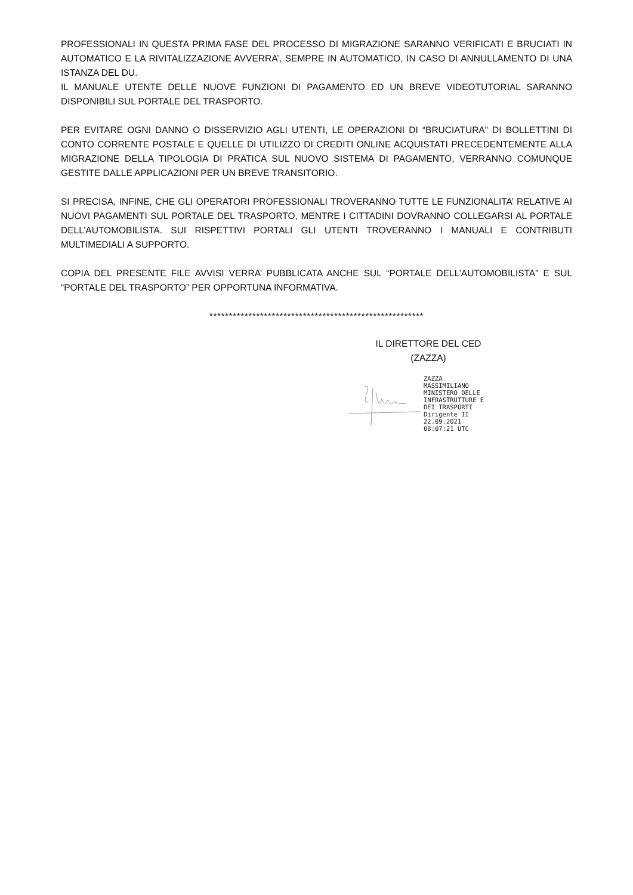PROFESSIONALI IN QUESTA PRIMA FASE DEL PROCESSO DI MIGRAZIONE SARANNO VERIFICATI E BRUCIATI IN AUTOMATICO E LA RIVITALIZZAZIONE AVVERRA’, SEMPRE IN AUTOMATICO, IN CASO DI ANNULLAMENTO DI UNA ISTANZA DEL DU.
IL MANUALE UTENTE DELLE NUOVE FUNZIONI DI PAGAMENTO ED UN BREVE VIDEOTUTORIAL SARANNO DISPONIBILI SUL PORTALE DEL TRASPORTO.
PER EVITARE OGNI DANNO O DISSERVIZIO AGLI UTENTI, LE OPERAZIONI DI “BRUCIATURA” DI BOLLETTINI DI CONTO CORRENTE POSTALE E QUELLE DI UTILIZZO DI CREDITI ONLINE ACQUISTATI PRECEDENTEMENTE ALLA MIGRAZIONE DELLA TIPOLOGIA DI PRATICA SUL NUOVO SISTEMA DI PAGAMENTO, VERRANNO COMUNQUE GESTITE DALLE APPLICAZIONI PER UN BREVE TRANSITORIO.
SI PRECISA, INFINE, CHE GLI OPERATORI PROFESSIONALI TROVERANNO TUTTE LE FUNZIONALITA’ RELATIVE AI NUOVI PAGAMENTI SUL PORTALE DEL TRASPORTO, MENTRE I CITTADINI DOVRANNO COLLEGARSI AL PORTALE DELL’AUTOMOBILISTA. SUI RISPETTIVI PORTALI GLI UTENTI TROVERANNO I MANUALI E CONTRIBUTI MULTIMEDIALI A SUPPORTO.
COPIA DEL PRESENTE FILE AVVISI VERRA’ PUBBLICATA ANCHE SUL “PORTALE DELL’AUTOMOBILISTA” E SUL “PORTALE DEL TRASPORTO” PER OPPORTUNA INFORMATIVA.
*******************************************************
IL DIRETTORE DEL CED
(ZAZZA)
ZAZZA
MASSIMILIANO
MINISTERO DELLE
INFRASTRUTTURE E
DEI TRASPORTI
Dirigente II
22.09.2021
08:07:21 UTC